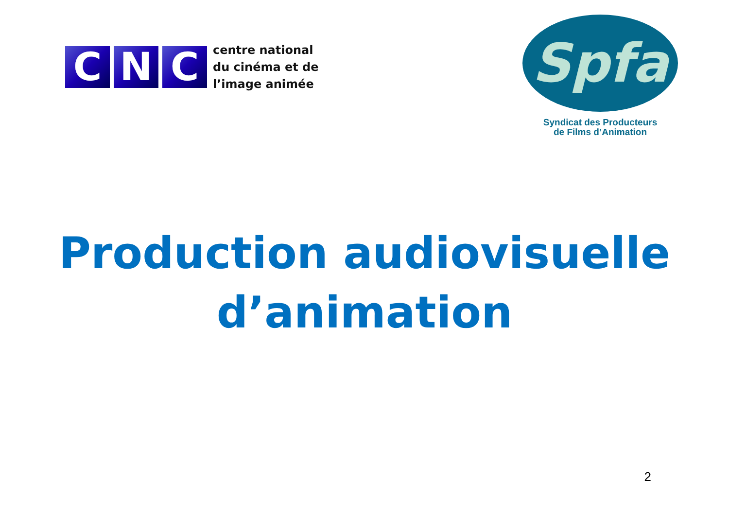C N C
centre national
du cinéma et de
l’image animée
Spfa
Syndicat des Producteurs
de Films d’Animation
Production audiovisuelle
d’animation
2